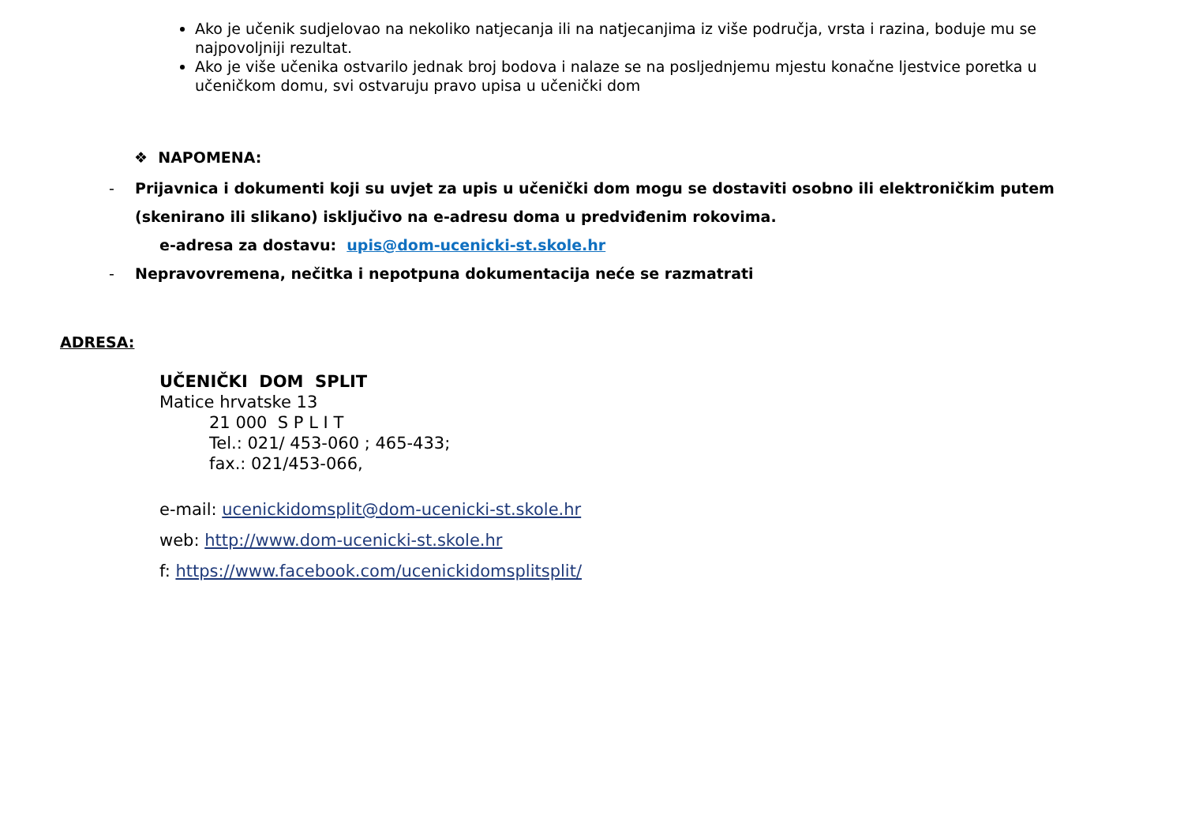Ako je učenik sudjelovao na nekoliko natjecanja ili na natjecanjima iz više područja, vrsta i razina, boduje mu se najpovoljniji rezultat.
Ako je više učenika ostvarilo jednak broj bodova i nalaze se na posljednjemu mjestu konačne ljestvice poretka u učeničkom domu, svi ostvaruju pravo upisa u učenički dom
❖ NAPOMENA:
- Prijavnica i dokumenti koji su uvjet za upis u učenički dom mogu se dostaviti osobno ili elektroničkim putem (skenirano ili slikano) isključivo na e-adresu doma u predviđenim rokovima.
e-adresa za dostavu: upis@dom-ucenicki-st.skole.hr
- Nepravovremena, nečitka i nepotpuna dokumentacija neće se razmatrati
ADRESA:
UČENIČKI DOM SPLIT
Matice hrvatske 13
21 000 S P L I T
Tel.: 021/ 453-060 ; 465-433;
fax.: 021/453-066,
e-mail: ucenickidomsplit@dom-ucenicki-st.skole.hr
web: http://www.dom-ucenicki-st.skole.hr
f: https://www.facebook.com/ucenickidomsplitsplit/